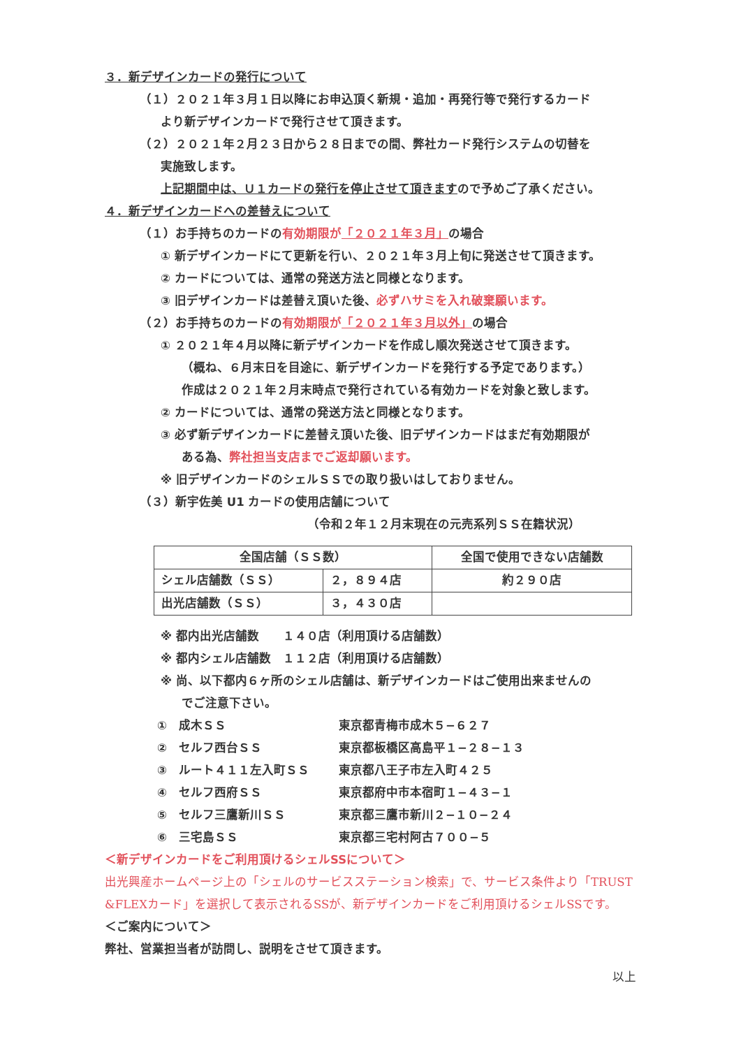３．新デザインカードの発行について
（１）２０２１年３月１日以降にお申込頂く新規・追加・再発行等で発行するカード
より新デザインカードで発行させて頂きます。
（２）２０２１年２月２３日から２８日までの間、弊社カード発行システムの切替を
実施致します。
上記期間中は、Ｕ１カードの発行を停止させて頂きますので予めご了承ください。
４．新デザインカードへの差替えについて
（１）お手持ちのカードの有効期限が「２０２１年３月」の場合
① 新デザインカードにて更新を行い、２０２１年３月上旬に発送させて頂きます。
② カードについては、通常の発送方法と同様となります。
③ 旧デザインカードは差替え頂いた後、必ずハサミを入れ破棄願います。
（２）お手持ちのカードの有効期限が「２０２１年３月以外」の場合
① ２０２１年４月以降に新デザインカードを作成し順次発送させて頂きます。
（概ね、６月末日を目途に、新デザインカードを発行する予定であります。）
作成は２０２１年２月末時点で発行されている有効カードを対象と致します。
② カードについては、通常の発送方法と同様となります。
③ 必ず新デザインカードに差替え頂いた後、旧デザインカードはまだ有効期限が
ある為、弊社担当支店までご返却願います。
※ 旧デザインカードのシェルＳＳでの取り扱いはしておりません。
（３）新宇佐美 U1 カードの使用店舗について
（令和２年１２月末現在の元売系列ＳＳ在籍状況）
| 全国店舗（ＳＳ数） | | 全国で使用できない店舗数 |
| シェル店舗数（ＳＳ） | ２，８９４店 | 約２９０店 |
| 出光店舗数（ＳＳ） | ３，４３０店 | |
※ 都内出光店舗数　　１４０店（利用頂ける店舗数）
※ 都内シェル店舗数　１１２店（利用頂ける店舗数）
※ 尚、以下都内６ヶ所のシェル店舗は、新デザインカードはご使用出来ませんの
でご注意下さい。
①　成木ＳＳ 東京都青梅市成木５−６２７
②　セルフ西台ＳＳ 東京都板橋区高島平１−２８−１３
③　ルート４１１左入町ＳＳ 東京都八王子市左入町４２５
④　セルフ西府ＳＳ 東京都府中市本宿町１−４３−１
⑤　セルフ三鷹新川ＳＳ 東京都三鷹市新川２−１０−２４
⑥　三宅島ＳＳ 東京都三宅村阿古７００−５
＜新デザインカードをご利用頂けるシェルSSについて＞
出光興産ホームページ上の「シェルのサービスステーション検索」で、サービス条件より「TRUST &FLEXカード」を選択して表示されるSSが、新デザインカードをご利用頂けるシェルSSです。
＜ご案内について＞
弊社、営業担当者が訪問し、説明をさせて頂きます。
以上